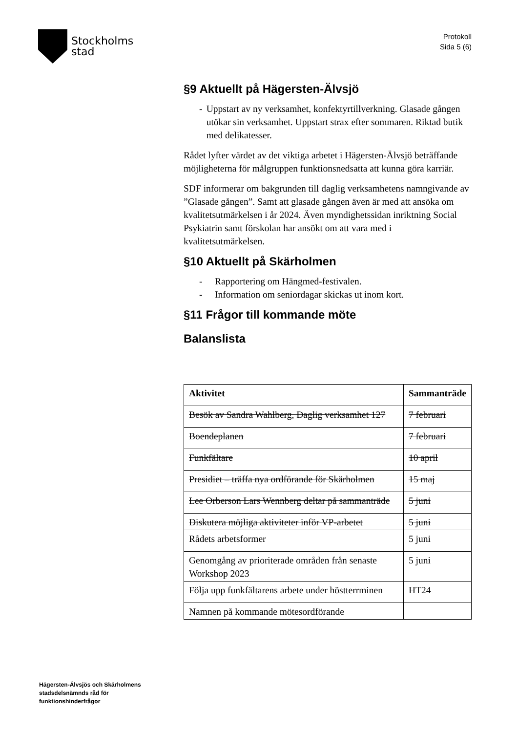Stockholms
stad
Protokoll
Sida 5 (6)
§9 Aktuellt på Hägersten-Älvsjö
- Uppstart av ny verksamhet, konfektyrtillverkning. Glasade gången utökar sin verksamhet. Uppstart strax efter sommaren. Riktad butik med delikatesser.
Rådet lyfter värdet av det viktiga arbetet i Hägersten-Älvsjö beträffande möjligheterna för målgruppen funktionsnedsatta att kunna göra karriär.
SDF informerar om bakgrunden till daglig verksamhetens namngivande av ”Glasade gången”. Samt att glasade gången även är med att ansöka om kvalitetsutmärkelsen i år 2024. Även myndighetssidan inriktning Social Psykiatrin samt förskolan har ansökt om att vara med i kvalitetsutmärkelsen.
§10 Aktuellt på Skärholmen
- Rapportering om Hängmed-festivalen.
- Information om seniordagar skickas ut inom kort.
§11 Frågor till kommande möte
Balanslista
| Aktivitet | Sammanträde |
| --- | --- |
| Besök av Sandra Wahlberg, Daglig verksamhet 127 | 7 februari |
| Boendeplanen | 7 februari |
| Funkfältare | 10 april |
| Presidiet – träffa nya ordförande för Skärholmen | 15 maj |
| Lee Orberson Lars Wennberg deltar på sammanträde | 5 juni |
| Diskutera möjliga aktiviteter inför VP-arbetet | 5 juni |
| Rådets arbetsformer | 5 juni |
| Genomgång av prioriterade områden från senaste Workshop 2023 | 5 juni |
| Följa upp funkfältarens arbete under höstterrminen | HT24 |
| Namnen på kommande mötesordförande | |
Hägersten-Älvsjös och Skärholmens
stadsdelsnämnds råd för
funktionshinderfrågor